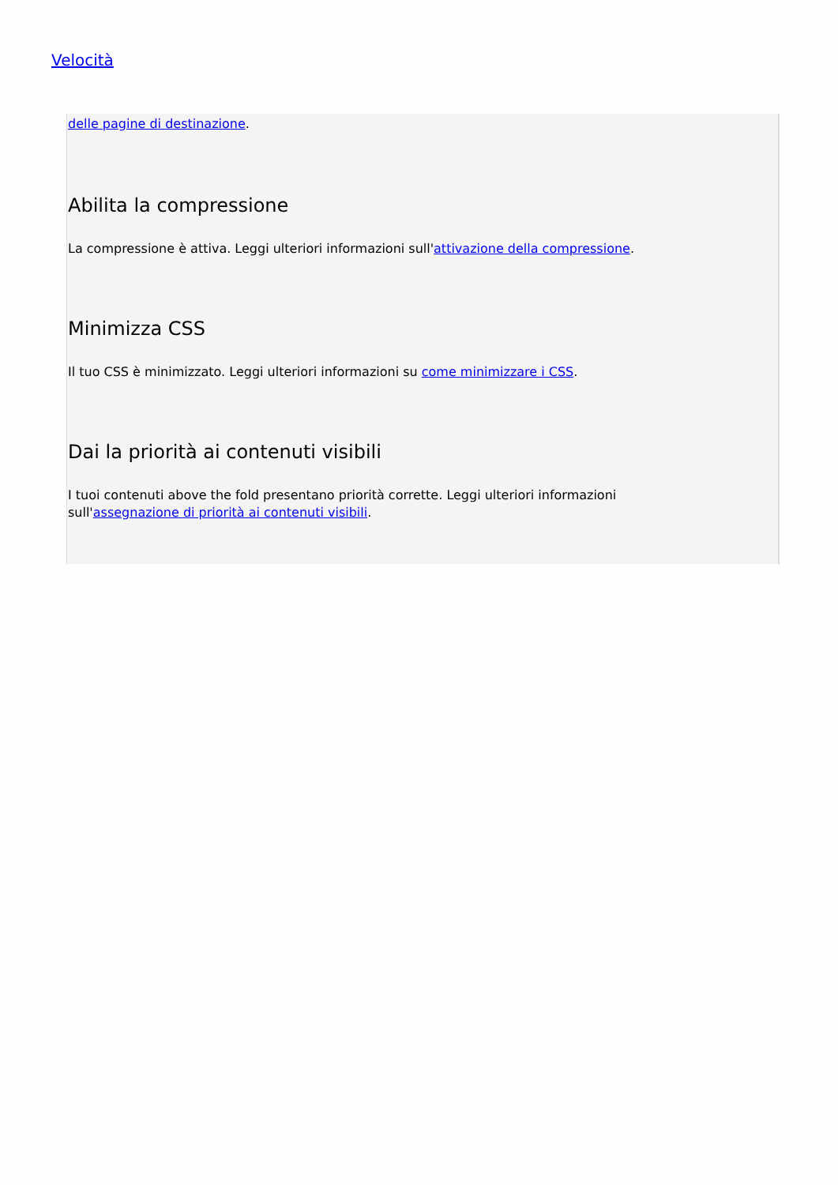Velocità
delle pagine di destinazione.
Abilita la compressione
La compressione è attiva. Leggi ulteriori informazioni sull'attivazione della compressione.
Minimizza CSS
Il tuo CSS è minimizzato. Leggi ulteriori informazioni su come minimizzare i CSS.
Dai la priorità ai contenuti visibili
I tuoi contenuti above the fold presentano priorità corrette. Leggi ulteriori informazioni
sull'assegnazione di priorità ai contenuti visibili.